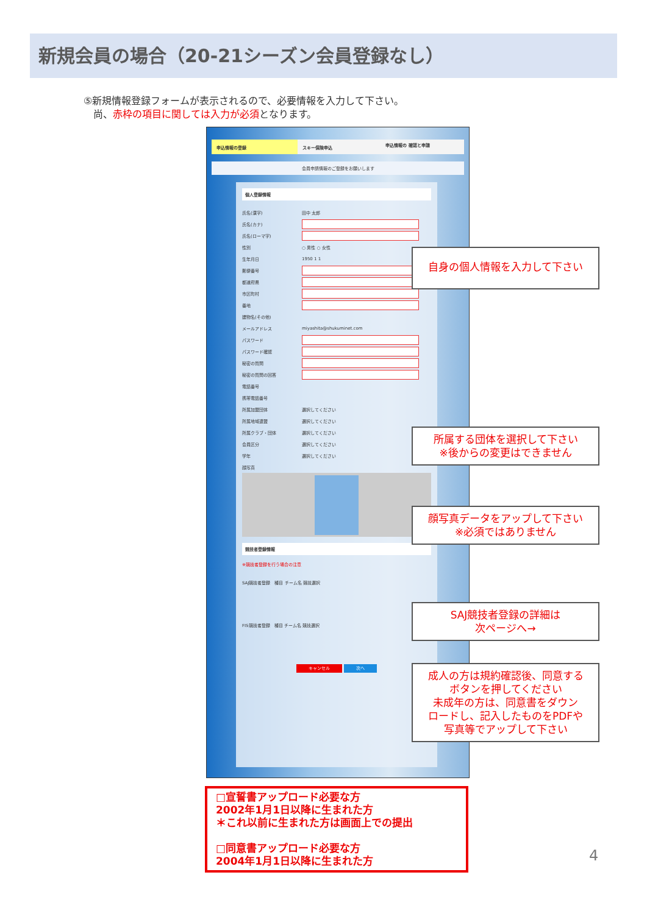新規会員の場合（20-21シーズン会員登録なし）
⑤新規情報登録フォームが表示されるので、必要情報を入力して下さい。
　尚、赤枠の項目に関しては入力が必須となります。
申込情報の登録 スキー保険申込
申込情報の 確認と申請
会員申請情報のご登録をお願いします
個人登録情報
氏名(漢字) 田中 太郎
氏名(カナ)
氏名(ローマ字)
性別 ○ 男性 ○ 女性
生年月日 1950 1 1
郵便番号
都道府県
市区町村
番地
建物名(その他)
メールアドレス miyashita@shukuminet.com
パスワード
パスワード確認
秘密の質問
秘密の質問の回答
電話番号
携帯電話番号
所属加盟団体 選択してください
所属地域連盟 選択してください
所属クラブ・団体 選択してください
会員区分 選択してください
学年 選択してください
顔写真
競技者登録情報
※競技者登録を行う場合の注意
SAJ競技者登録　種目 チーム名 競技選択
FIS競技者登録　種目 チーム名 競技選択
キャンセル 次へ
自身の個人情報を入力して下さい
所属する団体を選択して下さい
※後からの変更はできません
顔写真データをアップして下さい
※必須ではありません
SAJ競技者登録の詳細は
次ページへ→
成人の方は規約確認後、同意する
ボタンを押してください
未成年の方は、同意書をダウン
ロードし、記入したものをPDFや
写真等でアップして下さい
□宣誓書アップロード必要な方
2002年1月1日以降に生まれた方
＊これ以前に生まれた方は画面上での提出
□同意書アップロード必要な方
2004年1月1日以降に生まれた方
4